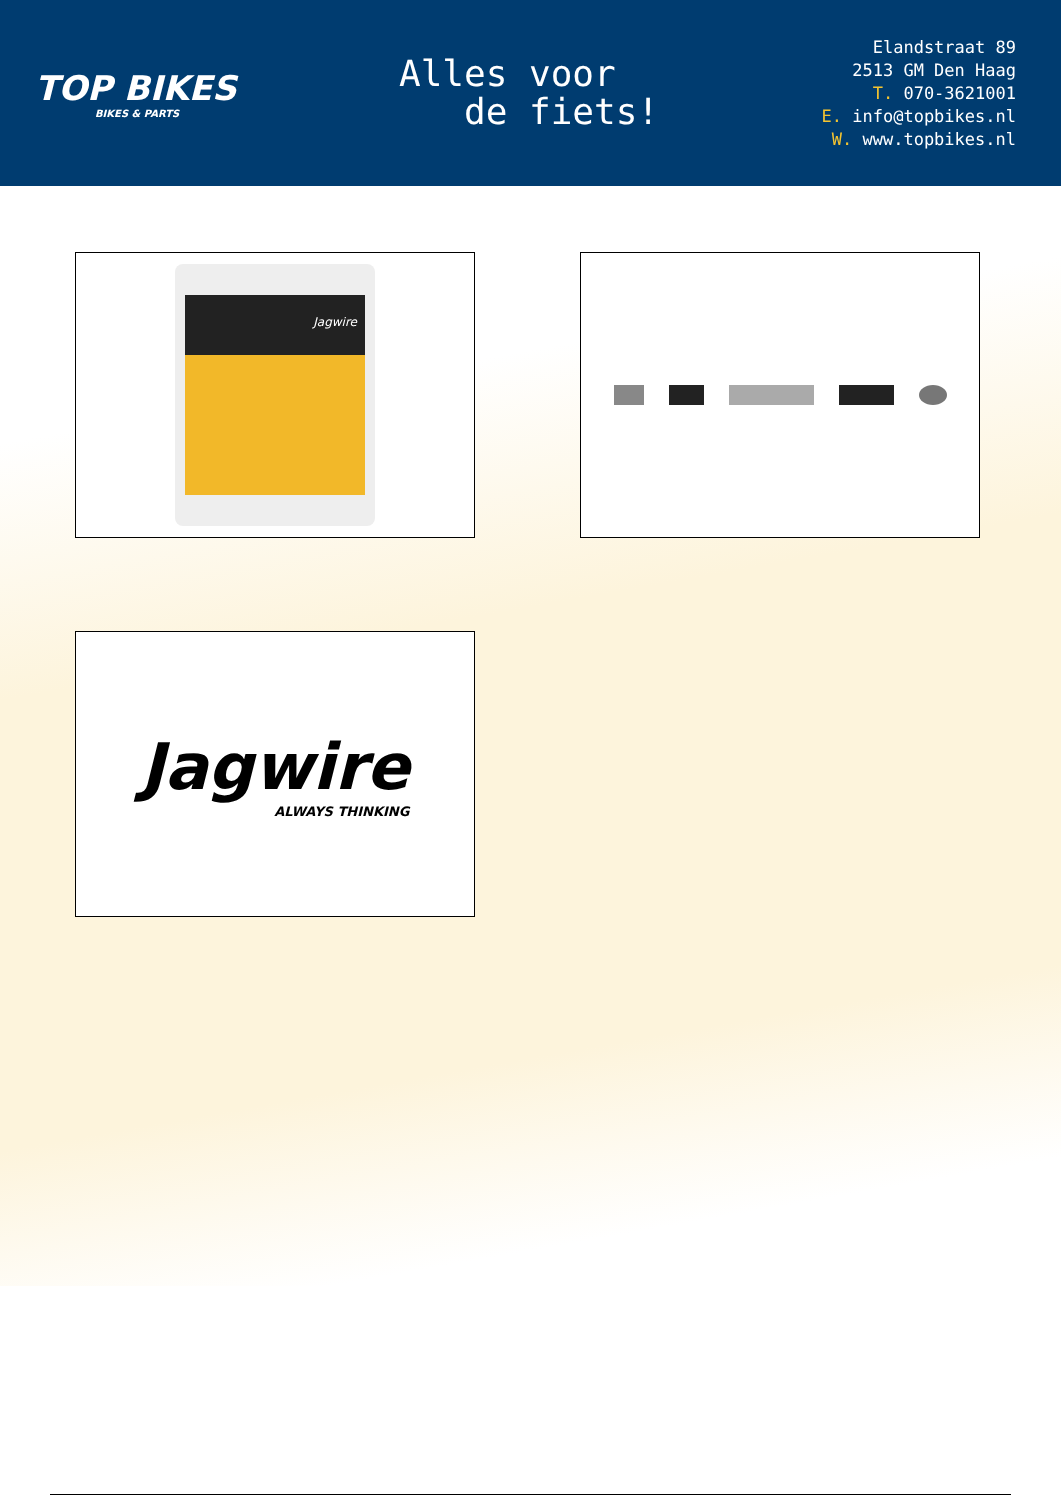TOP BIKES
BIKES & PARTS
Alles voor
de fiets!
Elandstraat 89
2513 GM Den Haag
T. 070-3621001
E. info@topbikes.nl
W. www.topbikes.nl
Jagwire
Jagwire
ALWAYS THINKING